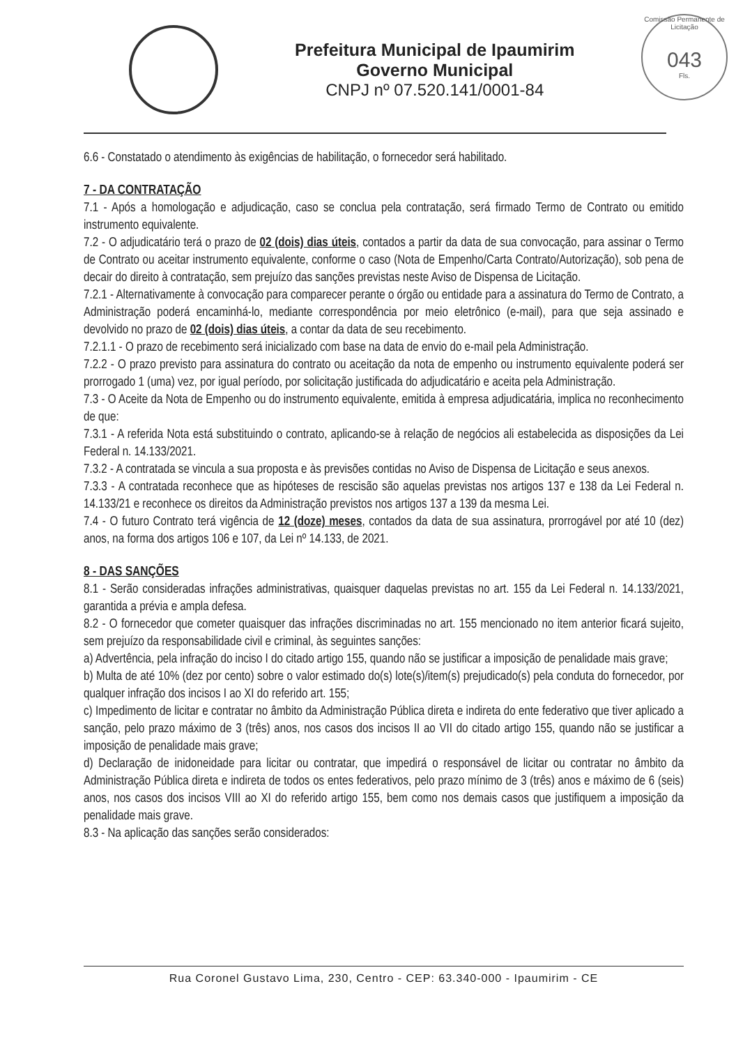Prefeitura Municipal de Ipaumirim
Governo Municipal
CNPJ nº 07.520.141/0001-84
Comissão Permanente de Licitação
043
Fls.
6.6 - Constatado o atendimento às exigências de habilitação, o fornecedor será habilitado.
7 - DA CONTRATAÇÃO
7.1 - Após a homologação e adjudicação, caso se conclua pela contratação, será firmado Termo de Contrato ou emitido instrumento equivalente.
7.2 - O adjudicatário terá o prazo de 02 (dois) dias úteis, contados a partir da data de sua convocação, para assinar o Termo de Contrato ou aceitar instrumento equivalente, conforme o caso (Nota de Empenho/Carta Contrato/Autorização), sob pena de decair do direito à contratação, sem prejuízo das sanções previstas neste Aviso de Dispensa de Licitação.
7.2.1 - Alternativamente à convocação para comparecer perante o órgão ou entidade para a assinatura do Termo de Contrato, a Administração poderá encaminhá-lo, mediante correspondência por meio eletrônico (e-mail), para que seja assinado e devolvido no prazo de 02 (dois) dias úteis, a contar da data de seu recebimento.
7.2.1.1 - O prazo de recebimento será inicializado com base na data de envio do e-mail pela Administração.
7.2.2 - O prazo previsto para assinatura do contrato ou aceitação da nota de empenho ou instrumento equivalente poderá ser prorrogado 1 (uma) vez, por igual período, por solicitação justificada do adjudicatário e aceita pela Administração.
7.3 - O Aceite da Nota de Empenho ou do instrumento equivalente, emitida à empresa adjudicatária, implica no reconhecimento de que:
7.3.1 - A referida Nota está substituindo o contrato, aplicando-se à relação de negócios ali estabelecida as disposições da Lei Federal n. 14.133/2021.
7.3.2 - A contratada se vincula a sua proposta e às previsões contidas no Aviso de Dispensa de Licitação e seus anexos.
7.3.3 - A contratada reconhece que as hipóteses de rescisão são aquelas previstas nos artigos 137 e 138 da Lei Federal n. 14.133/21 e reconhece os direitos da Administração previstos nos artigos 137 a 139 da mesma Lei.
7.4 - O futuro Contrato terá vigência de 12 (doze) meses, contados da data de sua assinatura, prorrogável por até 10 (dez) anos, na forma dos artigos 106 e 107, da Lei nº 14.133, de 2021.
8 - DAS SANÇÕES
8.1 - Serão consideradas infrações administrativas, quaisquer daquelas previstas no art. 155 da Lei Federal n. 14.133/2021, garantida a prévia e ampla defesa.
8.2 - O fornecedor que cometer quaisquer das infrações discriminadas no art. 155 mencionado no item anterior ficará sujeito, sem prejuízo da responsabilidade civil e criminal, às seguintes sanções:
a) Advertência, pela infração do inciso I do citado artigo 155, quando não se justificar a imposição de penalidade mais grave;
b) Multa de até 10% (dez por cento) sobre o valor estimado do(s) lote(s)/item(s) prejudicado(s) pela conduta do fornecedor, por qualquer infração dos incisos I ao XI do referido art. 155;
c) Impedimento de licitar e contratar no âmbito da Administração Pública direta e indireta do ente federativo que tiver aplicado a sanção, pelo prazo máximo de 3 (três) anos, nos casos dos incisos II ao VII do citado artigo 155, quando não se justificar a imposição de penalidade mais grave;
d) Declaração de inidoneidade para licitar ou contratar, que impedirá o responsável de licitar ou contratar no âmbito da Administração Pública direta e indireta de todos os entes federativos, pelo prazo mínimo de 3 (três) anos e máximo de 6 (seis) anos, nos casos dos incisos VIII ao XI do referido artigo 155, bem como nos demais casos que justifiquem a imposição da penalidade mais grave.
8.3 - Na aplicação das sanções serão considerados:
Rua Coronel Gustavo Lima, 230, Centro - CEP: 63.340-000 - Ipaumirim - CE